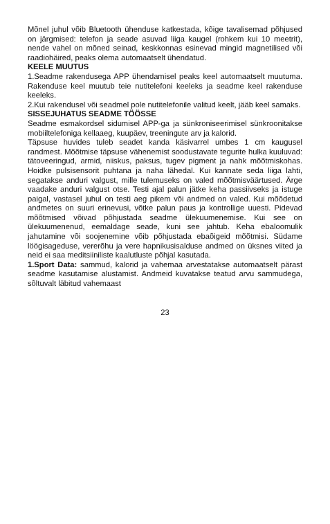Mõnel juhul võib Bluetooth ühenduse katkestada, kõige tavalisemad põhjused on järgmised: telefon ja seade asuvad liiga kaugel (rohkem kui 10 meetrit), nende vahel on mõned seinad, keskkonnas esinevad mingid magnetilised või raadiohäired, peaks olema automaatselt ühendatud.
KEELE MUUTUS
1.Seadme rakendusega APP ühendamisel peaks keel automaatselt muutuma. Rakenduse keel muutub teie nutitelefoni keeleks ja seadme keel rakenduse keeleks.
2.Kui rakendusel või seadmel pole nutitelefonile valitud keelt, jääb keel samaks.
SISSEJUHATUS SEADME TÖÖSSE
Seadme esmakordsel sidumisel APP-ga ja sünkroniseerimisel sünkroonitakse mobiiltelefoniga kellaaeg, kuupäev, treeningute arv ja kalorid.
Täpsuse huvides tuleb seadet kanda käsivarrel umbes 1 cm kaugusel randmest. Mõõtmise täpsuse vähenemist soodustavate tegurite hulka kuuluvad: tätoveeringud, armid, niiskus, paksus, tugev pigment ja nahk mõõtmiskohas. Hoidke pulsisensorit puhtana ja naha lähedal. Kui kannate seda liiga lahti, segatakse anduri valgust, mille tulemuseks on valed mõõtmisväärtused. Ärge vaadake anduri valgust otse. Testi ajal palun jätke keha passiivseks ja istuge paigal, vastasel juhul on testi aeg pikem või andmed on valed. Kui mõõdetud andmetes on suuri erinevusi, võtke palun paus ja kontrollige uuesti. Pidevad mõõtmised võivad põhjustada seadme ülekuumenemise. Kui see on ülekuumenenud, eemaldage seade, kuni see jahtub. Keha ebaloomulik jahutamine või soojenemine võib põhjustada ebaõigeid mõõtmisi. Südame löögisageduse, vererõhu ja vere hapnikusisalduse andmed on üksnes viited ja neid ei saa meditsiiniliste kaalutluste põhjal kasutada.
1.Sport Data: sammud, kalorid ja vahemaa arvestatakse automaatselt pärast seadme kasutamise alustamist. Andmeid kuvatakse teatud arvu sammudega, sõltuvalt läbitud vahemaast
23